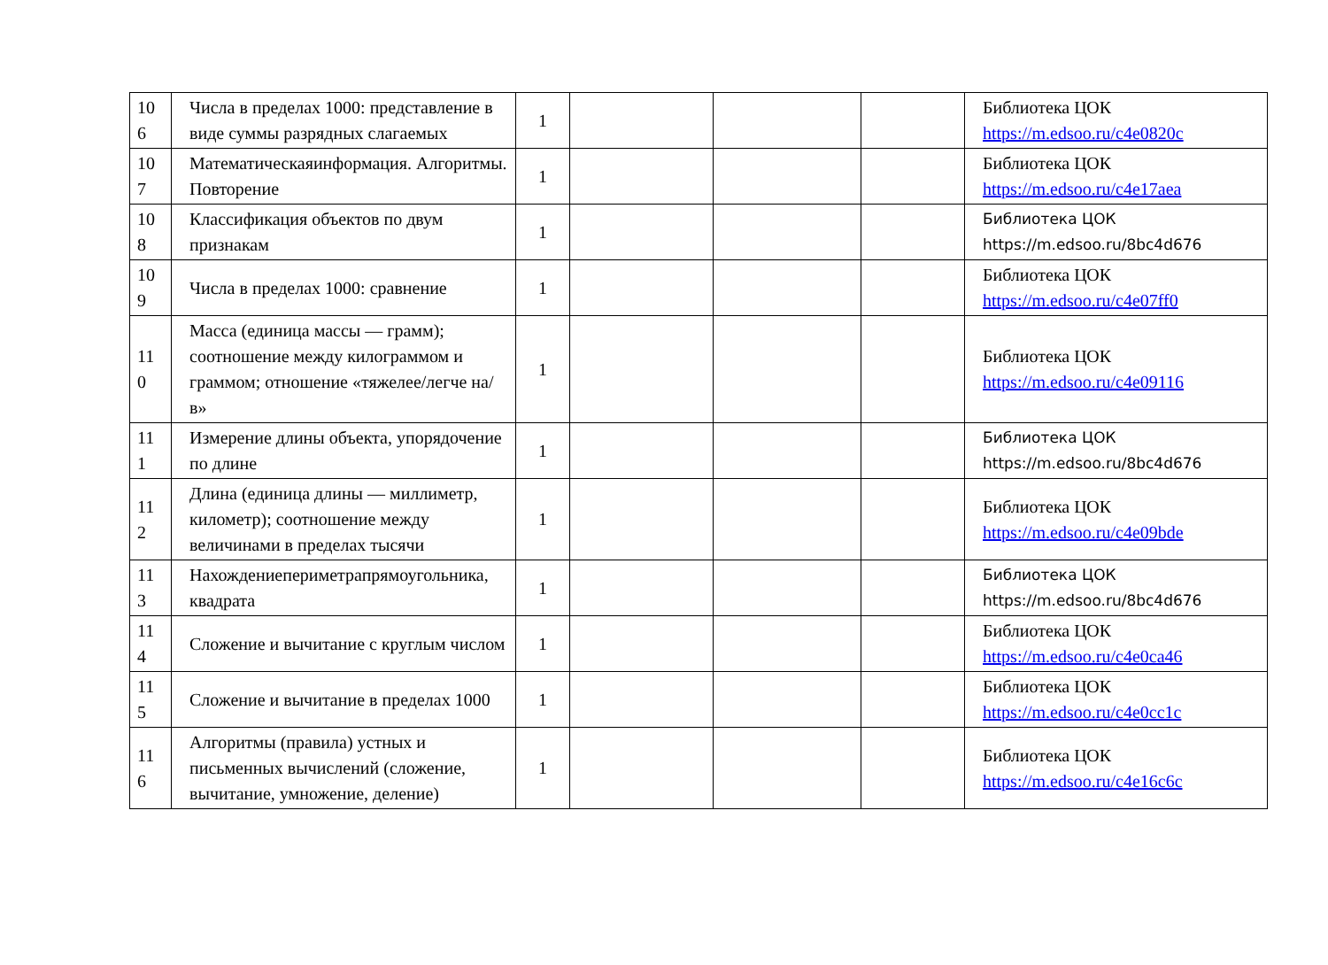| 10 6 | Числа в пределах 1000: представление в виде суммы разрядных слагаемых | 1 | | | | Библиотека ЦОК https://m.edsoo.ru/c4e0820c |
| 10 7 | Математическаяинформация. Алгоритмы. Повторение | 1 | | | | Библиотека ЦОК https://m.edsoo.ru/c4e17aea |
| 10 8 | Классификация объектов по двум признакам | 1 | | | | Библиотека ЦОК https://m.edsoo.ru/8bc4d676 |
| 10 9 | Числа в пределах 1000: сравнение | 1 | | | | Библиотека ЦОК https://m.edsoo.ru/c4e07ff0 |
| 11 0 | Масса (единица массы — грамм); соотношение между килограммом и граммом; отношение «тяжелее/легче на/в» | 1 | | | | Библиотека ЦОК https://m.edsoo.ru/c4e09116 |
| 11 1 | Измерение длины объекта, упорядочение по длине | 1 | | | | Библиотека ЦОК https://m.edsoo.ru/8bc4d676 |
| 11 2 | Длина (единица длины — миллиметр, километр); соотношение между величинами в пределах тысячи | 1 | | | | Библиотека ЦОК https://m.edsoo.ru/c4e09bde |
| 11 3 | Нахождениепериметрапрямоугольника, квадрата | 1 | | | | Библиотека ЦОК https://m.edsoo.ru/8bc4d676 |
| 11 4 | Сложение и вычитание с круглым числом | 1 | | | | Библиотека ЦОК https://m.edsoo.ru/c4e0ca46 |
| 11 5 | Сложение и вычитание в пределах 1000 | 1 | | | | Библиотека ЦОК https://m.edsoo.ru/c4e0cc1c |
| 11 6 | Алгоритмы (правила) устных и письменных вычислений (сложение, вычитание, умножение, деление) | 1 | | | | Библиотека ЦОК https://m.edsoo.ru/c4e16c6c |